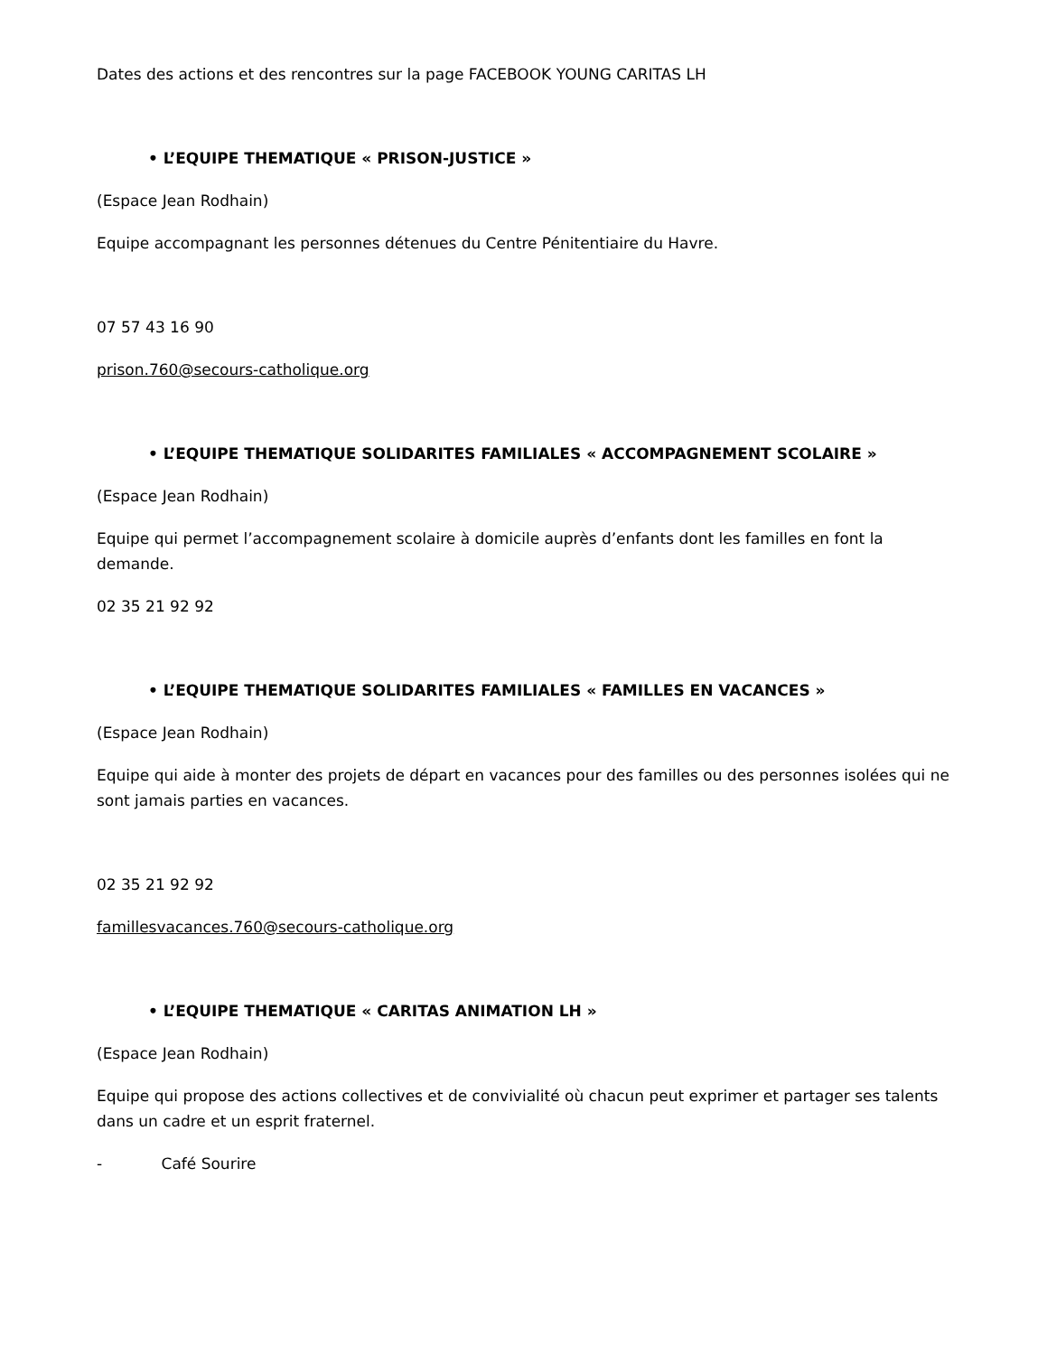Dates des actions et des rencontres sur la page FACEBOOK YOUNG CARITAS LH
• L’EQUIPE THEMATIQUE « PRISON-JUSTICE »
(Espace Jean Rodhain)
Equipe accompagnant les personnes détenues du Centre Pénitentiaire du Havre.
07 57 43 16 90
prison.760@secours-catholique.org
• L’EQUIPE THEMATIQUE SOLIDARITES FAMILIALES « ACCOMPAGNEMENT SCOLAIRE »
(Espace Jean Rodhain)
Equipe qui permet l’accompagnement scolaire à domicile auprès d’enfants dont les familles en font la demande.
02 35 21 92 92
• L’EQUIPE THEMATIQUE SOLIDARITES FAMILIALES « FAMILLES EN VACANCES »
(Espace Jean Rodhain)
Equipe qui aide à monter des projets de départ en vacances pour des familles ou des personnes isolées qui ne sont jamais parties en vacances.
02 35 21 92 92
famillesvacances.760@secours-catholique.org
• L’EQUIPE THEMATIQUE « CARITAS ANIMATION LH »
(Espace Jean Rodhain)
Equipe qui propose des actions collectives et de convivialité où chacun peut exprimer et partager ses talents dans un cadre et un esprit fraternel.
- Café Sourire